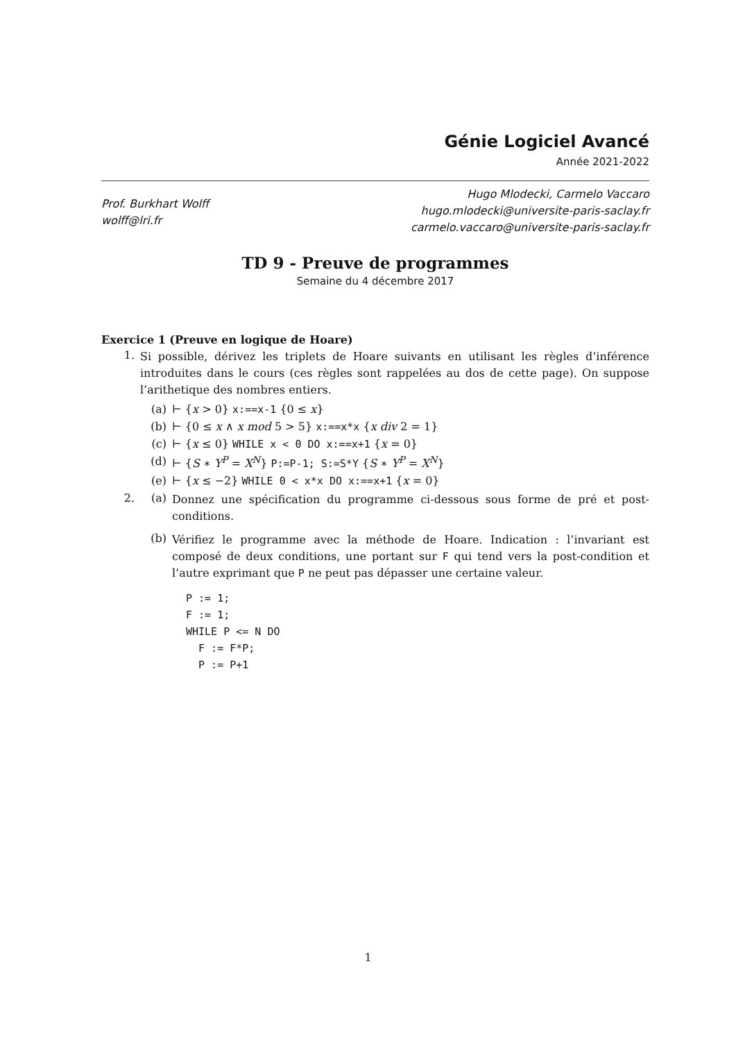Génie Logiciel Avancé
Année 2021-2022
Prof. Burkhart Wolff
wolff@lri.fr
Hugo Mlodecki, Carmelo Vaccaro
hugo.mlodecki@universite-paris-saclay.fr
carmelo.vaccaro@universite-paris-saclay.fr
TD 9 - Preuve de programmes
Semaine du 4 décembre 2017
Exercice 1 (Preuve en logique de Hoare)
1.
Si possible, dérivez les triplets de Hoare suivants en utilisant les règles d’inférence introduites dans le cours (ces règles sont rappelées au dos de cette page). On suppose l’arithetique des nombres entiers.
(a) ⊢ {x > 0} x:==x-1 {0 ≤ x}
(b) ⊢ {0 ≤ x ∧ x mod 5 > 5} x:==x*x {x div 2 = 1}
(c) ⊢ {x ≤ 0} WHILE x < 0 DO x:==x+1 {x = 0}
(d) ⊢ {S ∗ Y<sup>P</sup> = X<sup>N</sup>} P:=P-1; S:=S*Y {S ∗ Y<sup>P</sup> = X<sup>N</sup>}
(e) ⊢ {x ≤ −2} WHILE 0 < x*x DO x:==x+1 {x = 0}
2. (a)
Donnez une spécification du programme ci-dessous sous forme de pré et post-conditions.
(b)
Vérifiez le programme avec la méthode de Hoare. Indication : l’invariant est composé de deux conditions, une portant sur F qui tend vers la post-condition et l’autre exprimant que P ne peut pas dépasser une certaine valeur.
P := 1;
F := 1;
WHILE P <= N DO
  F := F*P;
  P := P+1
1